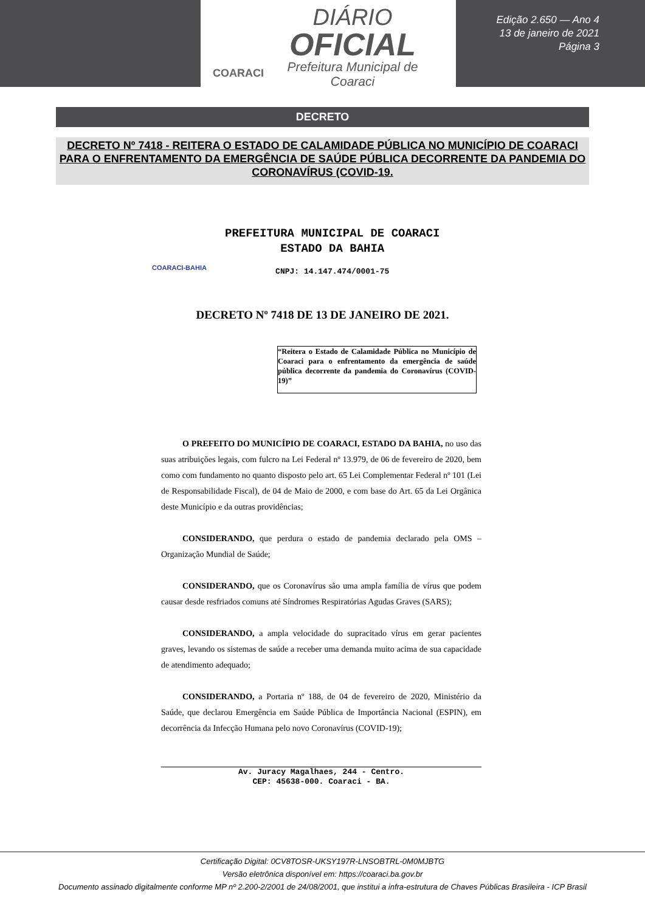COARACI
DIÁRIO
OFICIAL
Prefeitura Municipal de
Coaraci
Edição 2.650 — Ano 4
13 de janeiro de 2021
Página 3
DECRETO
DECRETO Nº 7418 - REITERA O ESTADO DE CALAMIDADE PÚBLICA NO MUNICÍPIO DE COARACI PARA O ENFRENTAMENTO DA EMERGÊNCIA DE SAÚDE PÚBLICA DECORRENTE DA PANDEMIA DO CORONAVÍRUS (COVID-19.
COARACI-BAHIA
PREFEITURA MUNICIPAL DE COARACI
ESTADO DA BAHIA
CNPJ: 14.147.474/0001-75
DECRETO Nº 7418 DE 13 DE JANEIRO DE 2021.
“Reitera o Estado de Calamidade Pública no Município de Coaraci para o enfrentamento da emergência de saúde pública decorrente da pandemia do Coronavírus (COVID-19)”
O PREFEITO DO MUNICÍPIO DE COARACI, ESTADO DA BAHIA, no uso das suas atribuições legais, com fulcro na Lei Federal nº 13.979, de 06 de fevereiro de 2020, bem como com fundamento no quanto disposto pelo art. 65 Lei Complementar Federal nº 101 (Lei de Responsabilidade Fiscal), de 04 de Maio de 2000, e com base do Art. 65 da Lei Orgânica deste Município e da outras providências;
CONSIDERANDO, que perdura o estado de pandemia declarado pela OMS – Organização Mundial de Saúde;
CONSIDERANDO, que os Coronavírus são uma ampla família de vírus que podem causar desde resfriados comuns até Síndromes Respiratórias Agudas Graves (SARS);
CONSIDERANDO, a ampla velocidade do supracitado vírus em gerar pacientes graves, levando os sistemas de saúde a receber uma demanda muito acima de sua capacidade de atendimento adequado;
CONSIDERANDO, a Portaria nº 188, de 04 de fevereiro de 2020, Ministério da Saúde, que declarou Emergência em Saúde Pública de Importância Nacional (ESPIN), em decorrência da Infecção Humana pelo novo Coronavírus (COVID-19);
Av. Juracy Magalhaes, 244 - Centro.
CEP: 45638-000. Coaraci - BA.
Certificação Digital: 0CV8TOSR-UKSY197R-LNSOBTRL-0M0MJBTG
Versão eletrônica disponível em: https://coaraci.ba.gov.br
Documento assinado digitalmente conforme MP nº 2.200-2/2001 de 24/08/2001, que institui a infra-estrutura de Chaves Públicas Brasileira - ICP Brasil